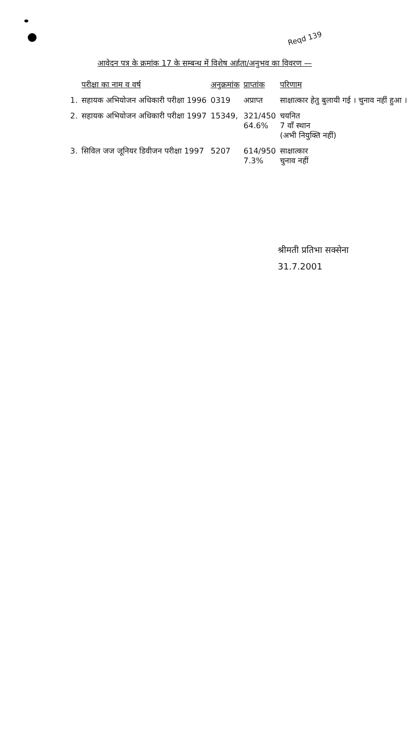Reqd 139
आवेदन पत्र के क्रमांक 17 के सम्बन्ध में विशेष अर्हता/अनुभव का विवरण —
| | परीक्षा का नाम व वर्ष | अनुक्रमांक | प्राप्तांक | परिणाम |
| --- | --- | --- | --- | --- |
| 1. | सहायक अभियोजन अधिकारी परीक्षा 1996 | 0319 | अप्राप्त | साक्षात्कार हेतु बुलायी गई । चुनाव नहीं हुआ । |
| 2. | सहायक अभियोजन अधिकारी परीक्षा 1997 | 15349, | 321/450 64.6% | चयनित 7 वाँ स्थान (अभी नियुक्ति नहीं) |
| 3. | सिविल जज जूनियर डिवीजन परीक्षा 1997 | 5207 | 614/950 7.3% | साक्षात्कार चुनाव नहीं |
श्रीमती प्रतिभा सक्सेना
31.7.2001